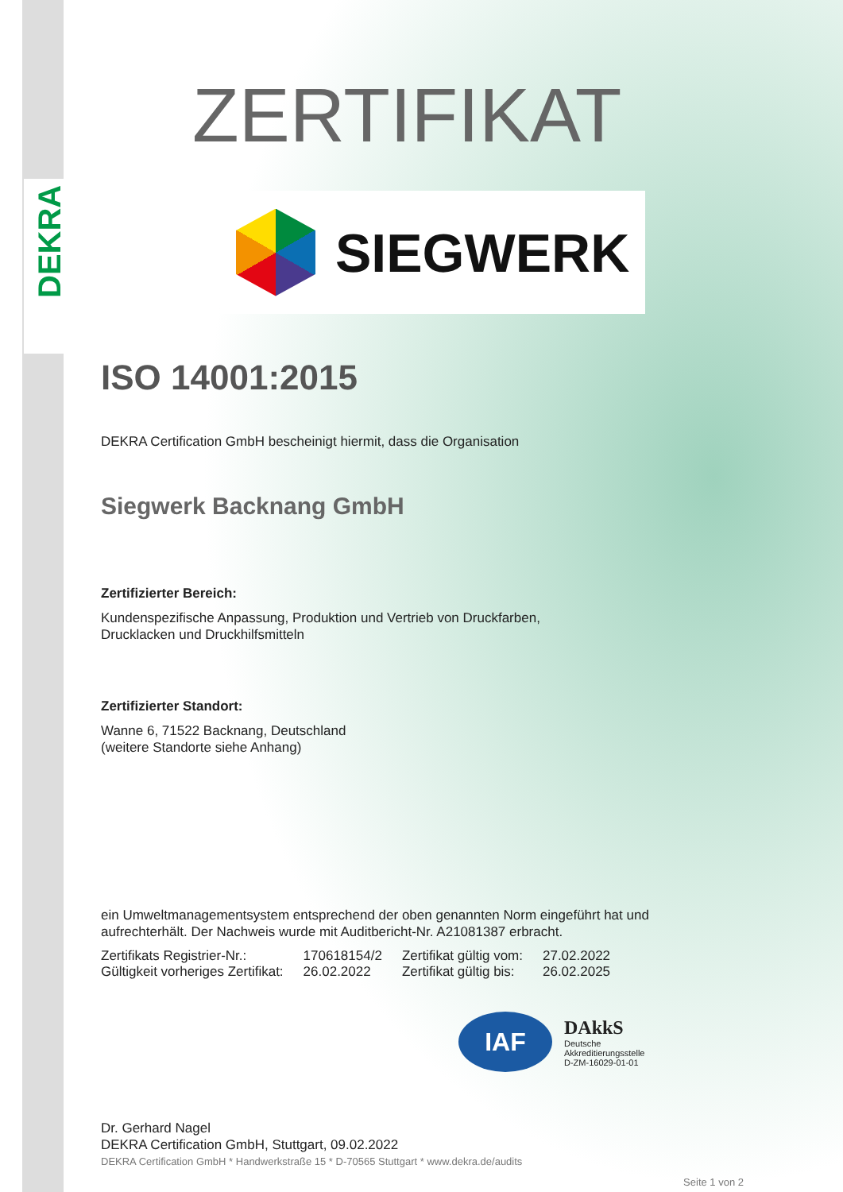DEKRA
ZERTIFIKAT
SIEGWERK
ISO 14001:2015
DEKRA Certification GmbH bescheinigt hiermit, dass die Organisation
Siegwerk Backnang GmbH
Zertifizierter Bereich:
Kundenspezifische Anpassung, Produktion und Vertrieb von Druckfarben,
Drucklacken und Druckhilfsmitteln
Zertifizierter Standort:
Wanne 6, 71522 Backnang, Deutschland
(weitere Standorte siehe Anhang)
ein Umweltmanagementsystem entsprechend der oben genannten Norm eingeführt hat und
aufrechterhält. Der Nachweis wurde mit Auditbericht-Nr. A21081387 erbracht.
| Zertifikats Registrier-Nr.: | 170618154/2 | Zertifikat gültig vom: | 27.02.2022 |
| Gültigkeit vorheriges Zertifikat: | 26.02.2022 | Zertifikat gültig bis: | 26.02.2025 |
IAF
DAkkS
Deutsche
Akkreditierungsstelle
D-ZM-16029-01-01
Dr. Gerhard Nagel
DEKRA Certification GmbH, Stuttgart, 09.02.2022
DEKRA Certification GmbH * Handwerkstraße 15 * D-70565 Stuttgart * www.dekra.de/audits
Seite 1 von 2